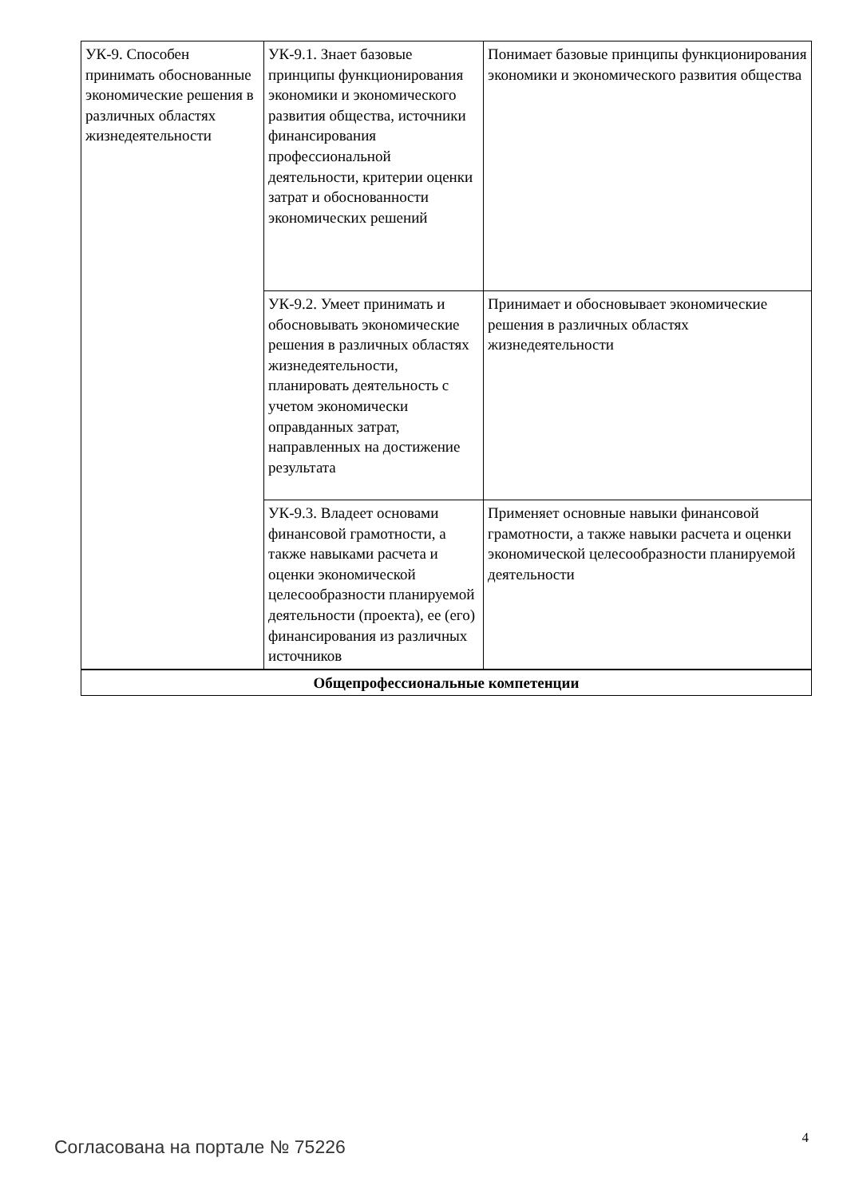| УК-9. Способен принимать обоснованные экономические решения в различных областях жизнедеятельности | УК-9.1. Знает базовые принципы функционирования экономики и экономического развития общества, источники финансирования профессиональной деятельности, критерии оценки затрат и обоснованности экономических решений | Понимает базовые принципы функционирования экономики и экономического развития общества |
| | УК-9.2. Умеет принимать и обосновывать экономические решения в различных областях жизнедеятельности, планировать деятельность с учетом экономически оправданных затрат, направленных на достижение результата | Принимает и обосновывает экономические решения в различных областях жизнедеятельности |
| | УК-9.3. Владеет основами финансовой грамотности, а также навыками расчета и оценки экономической целесообразности планируемой деятельности (проекта), ее (его) финансирования из различных источников | Применяет основные навыки финансовой грамотности, а также навыки расчета и оценки экономической целесообразности планируемой деятельности |
| Общепрофессиональные компетенции | | |
Согласована на портале № 75226 4